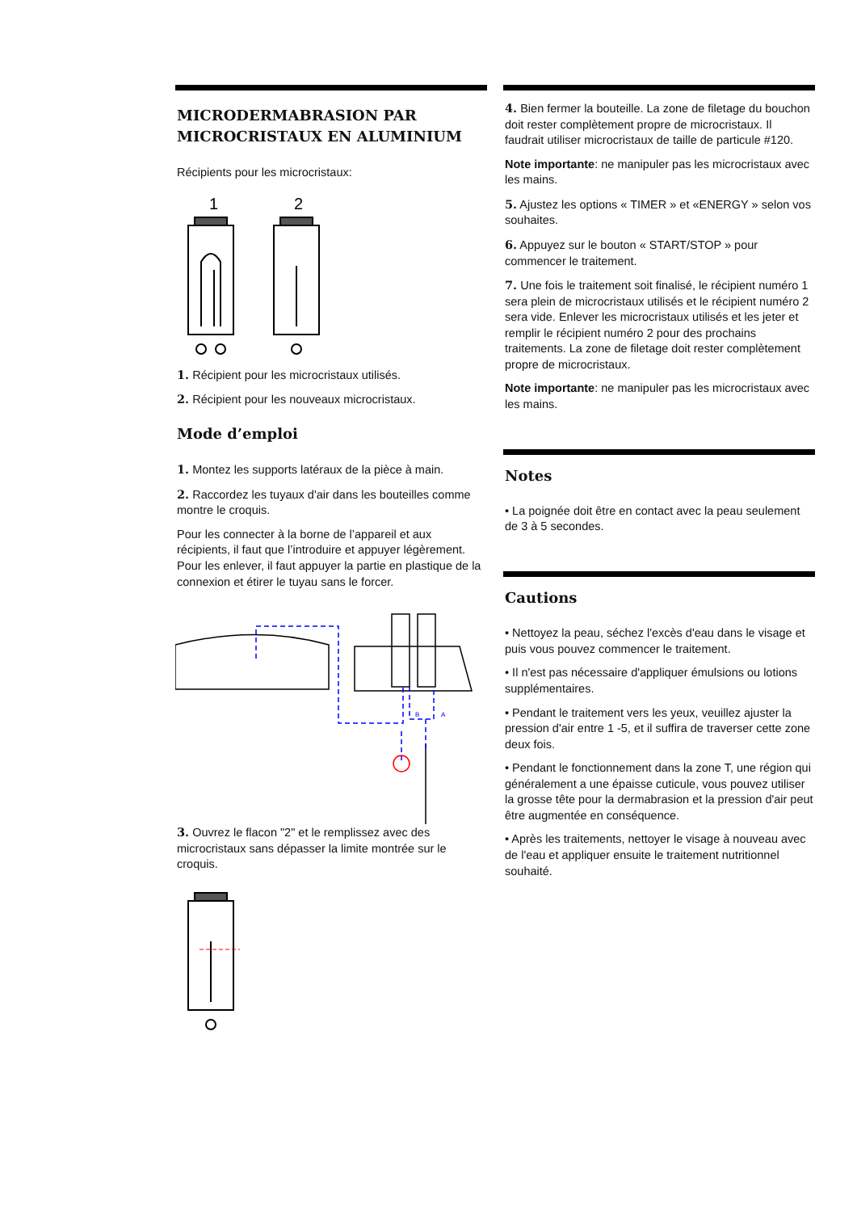MICRODERMABRASION PAR MICROCRISTAUX EN ALUMINIUM
Récipients pour les microcristaux:
1
2
1. Récipient pour les microcristaux utilisés.
2. Récipient pour les nouveaux microcristaux.
Mode d’emploi
1. Montez les supports latéraux de la pièce à main.
2. Raccordez les tuyaux d'air dans les bouteilles comme montre le croquis.
Pour les connecter à la borne de l’appareil et aux récipients, il faut que l’introduire et appuyer légèrement. Pour les enlever, il faut appuyer la partie en plastique de la connexion et étirer le tuyau sans le forcer.
B
A
3. Ouvrez le flacon "2" et le remplissez avec des microcristaux sans dépasser la limite montrée sur le croquis.
4. Bien fermer la bouteille. La zone de filetage du bouchon doit rester complètement propre de microcristaux. Il faudrait utiliser microcristaux de taille de particule #120.
Note importante: ne manipuler pas les microcristaux avec les mains.
5. Ajustez les options « TIMER » et «ENERGY » selon vos souhaites.
6. Appuyez sur le bouton « START/STOP » pour commencer le traitement.
7. Une fois le traitement soit finalisé, le récipient numéro 1 sera plein de microcristaux utilisés et le récipient numéro 2 sera vide. Enlever les microcristaux utilisés et les jeter et remplir le récipient numéro 2 pour des prochains traitements. La zone de filetage doit rester complètement propre de microcristaux.
Note importante: ne manipuler pas les microcristaux avec les mains.
Notes
• La poignée doit être en contact avec la peau seulement de 3 à 5 secondes.
Cautions
• Nettoyez la peau, séchez l'excès d'eau dans le visage et puis vous pouvez commencer le traitement.
• Il n'est pas nécessaire d'appliquer émulsions ou lotions supplémentaires.
• Pendant le traitement vers les yeux, veuillez ajuster la pression d'air entre 1 -5, et il suffira de traverser cette zone deux fois.
• Pendant le fonctionnement dans la zone T, une région qui généralement a une épaisse cuticule, vous pouvez utiliser la grosse tête pour la dermabrasion et la pression d'air peut être augmentée en conséquence.
• Après les traitements, nettoyer le visage à nouveau avec de l'eau et appliquer ensuite le traitement nutritionnel souhaité.